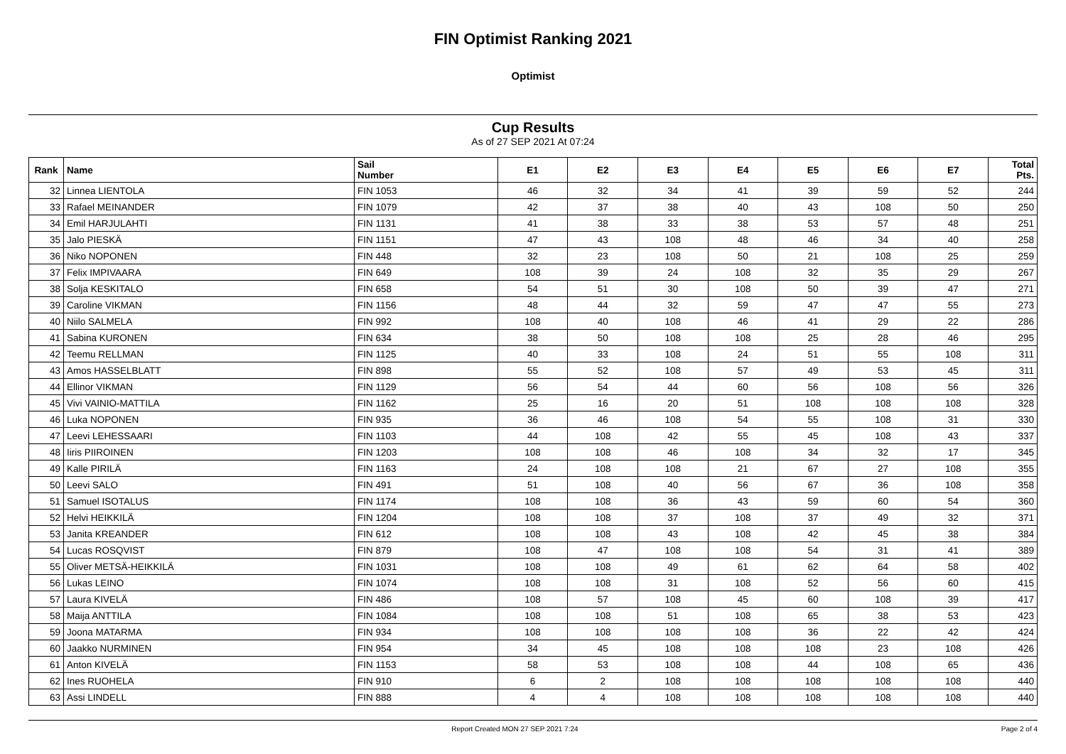FIN Optimist Ranking 2021
Optimist
Cup Results
As of 27 SEP 2021 At 07:24
| Rank | Name | Sail Number | E1 | E2 | E3 | E4 | E5 | E6 | E7 | Total Pts. |
| --- | --- | --- | --- | --- | --- | --- | --- | --- | --- | --- |
| 32 | Linnea LIENTOLA | FIN 1053 | 46 | 32 | 34 | 41 | 39 | 59 | 52 | 244 |
| 33 | Rafael MEINANDER | FIN 1079 | 42 | 37 | 38 | 40 | 43 | 108 | 50 | 250 |
| 34 | Emil HARJULAHTI | FIN 1131 | 41 | 38 | 33 | 38 | 53 | 57 | 48 | 251 |
| 35 | Jalo PIESKÄ | FIN 1151 | 47 | 43 | 108 | 48 | 46 | 34 | 40 | 258 |
| 36 | Niko NOPONEN | FIN 448 | 32 | 23 | 108 | 50 | 21 | 108 | 25 | 259 |
| 37 | Felix IMPIVAARA | FIN 649 | 108 | 39 | 24 | 108 | 32 | 35 | 29 | 267 |
| 38 | Solja KESKITALO | FIN 658 | 54 | 51 | 30 | 108 | 50 | 39 | 47 | 271 |
| 39 | Caroline VIKMAN | FIN 1156 | 48 | 44 | 32 | 59 | 47 | 47 | 55 | 273 |
| 40 | Niilo SALMELA | FIN 992 | 108 | 40 | 108 | 46 | 41 | 29 | 22 | 286 |
| 41 | Sabina KURONEN | FIN 634 | 38 | 50 | 108 | 108 | 25 | 28 | 46 | 295 |
| 42 | Teemu RELLMAN | FIN 1125 | 40 | 33 | 108 | 24 | 51 | 55 | 108 | 311 |
| 43 | Amos HASSELBLATT | FIN 898 | 55 | 52 | 108 | 57 | 49 | 53 | 45 | 311 |
| 44 | Ellinor VIKMAN | FIN 1129 | 56 | 54 | 44 | 60 | 56 | 108 | 56 | 326 |
| 45 | Vivi VAINIO-MATTILA | FIN 1162 | 25 | 16 | 20 | 51 | 108 | 108 | 108 | 328 |
| 46 | Luka NOPONEN | FIN 935 | 36 | 46 | 108 | 54 | 55 | 108 | 31 | 330 |
| 47 | Leevi LEHESSAARI | FIN 1103 | 44 | 108 | 42 | 55 | 45 | 108 | 43 | 337 |
| 48 | Iiris PIIROINEN | FIN 1203 | 108 | 108 | 46 | 108 | 34 | 32 | 17 | 345 |
| 49 | Kalle PIRILÄ | FIN 1163 | 24 | 108 | 108 | 21 | 67 | 27 | 108 | 355 |
| 50 | Leevi SALO | FIN 491 | 51 | 108 | 40 | 56 | 67 | 36 | 108 | 358 |
| 51 | Samuel ISOTALUS | FIN 1174 | 108 | 108 | 36 | 43 | 59 | 60 | 54 | 360 |
| 52 | Helvi HEIKKILÄ | FIN 1204 | 108 | 108 | 37 | 108 | 37 | 49 | 32 | 371 |
| 53 | Janita KREANDER | FIN 612 | 108 | 108 | 43 | 108 | 42 | 45 | 38 | 384 |
| 54 | Lucas ROSQVIST | FIN 879 | 108 | 47 | 108 | 108 | 54 | 31 | 41 | 389 |
| 55 | Oliver METSÄ-HEIKKILÄ | FIN 1031 | 108 | 108 | 49 | 61 | 62 | 64 | 58 | 402 |
| 56 | Lukas LEINO | FIN 1074 | 108 | 108 | 31 | 108 | 52 | 56 | 60 | 415 |
| 57 | Laura KIVELÄ | FIN 486 | 108 | 57 | 108 | 45 | 60 | 108 | 39 | 417 |
| 58 | Maija ANTTILA | FIN 1084 | 108 | 108 | 51 | 108 | 65 | 38 | 53 | 423 |
| 59 | Joona MATARMA | FIN 934 | 108 | 108 | 108 | 108 | 36 | 22 | 42 | 424 |
| 60 | Jaakko NURMINEN | FIN 954 | 34 | 45 | 108 | 108 | 108 | 23 | 108 | 426 |
| 61 | Anton KIVELÄ | FIN 1153 | 58 | 53 | 108 | 108 | 44 | 108 | 65 | 436 |
| 62 | Ines RUOHELA | FIN 910 | 6 | 2 | 108 | 108 | 108 | 108 | 108 | 440 |
| 63 | Assi LINDELL | FIN 888 | 4 | 4 | 108 | 108 | 108 | 108 | 108 | 440 |
Report Created MON 27 SEP 2021 7:24
Page 2 of 4